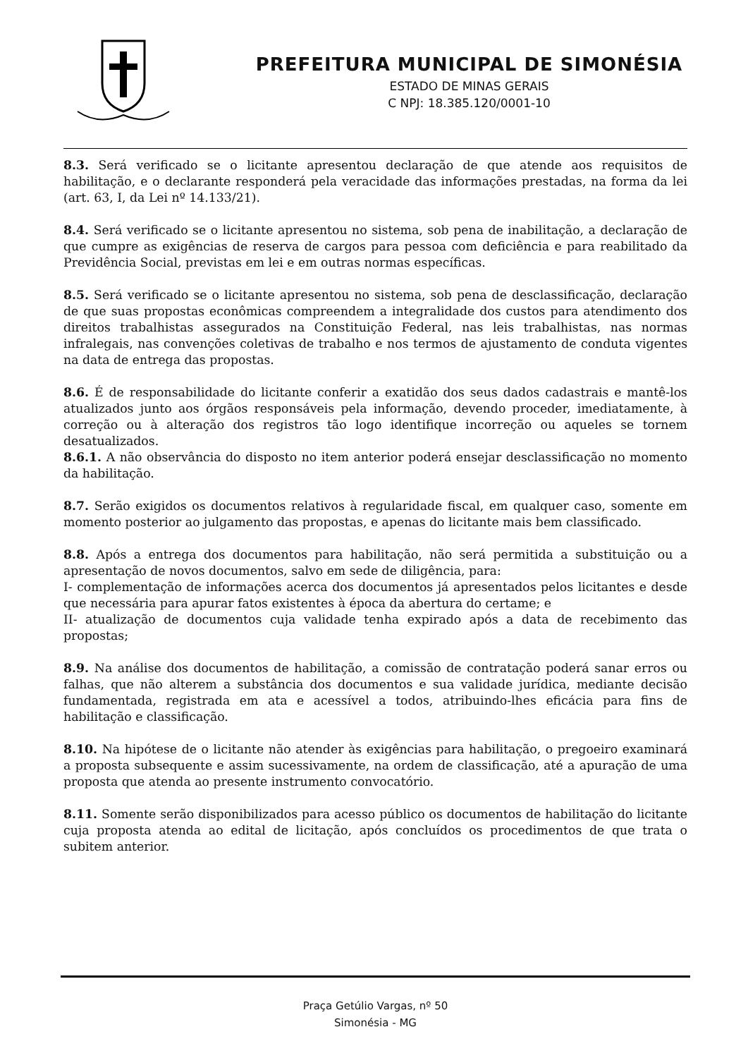PREFEITURA MUNICIPAL DE SIMONÉSIA
ESTADO DE MINAS GERAIS
C NPJ: 18.385.120/0001-10
8.3. Será verificado se o licitante apresentou declaração de que atende aos requisitos de habilitação, e o declarante responderá pela veracidade das informações prestadas, na forma da lei (art. 63, I, da Lei nº 14.133/21).
8.4. Será verificado se o licitante apresentou no sistema, sob pena de inabilitação, a declaração de que cumpre as exigências de reserva de cargos para pessoa com deficiência e para reabilitado da Previdência Social, previstas em lei e em outras normas específicas.
8.5. Será verificado se o licitante apresentou no sistema, sob pena de desclassificação, declaração de que suas propostas econômicas compreendem a integralidade dos custos para atendimento dos direitos trabalhistas assegurados na Constituição Federal, nas leis trabalhistas, nas normas infralegais, nas convenções coletivas de trabalho e nos termos de ajustamento de conduta vigentes na data de entrega das propostas.
8.6. É de responsabilidade do licitante conferir a exatidão dos seus dados cadastrais e mantê-los atualizados junto aos órgãos responsáveis pela informação, devendo proceder, imediatamente, à correção ou à alteração dos registros tão logo identifique incorreção ou aqueles se tornem desatualizados.
8.6.1. A não observância do disposto no item anterior poderá ensejar desclassificação no momento da habilitação.
8.7. Serão exigidos os documentos relativos à regularidade fiscal, em qualquer caso, somente em momento posterior ao julgamento das propostas, e apenas do licitante mais bem classificado.
8.8. Após a entrega dos documentos para habilitação, não será permitida a substituição ou a apresentação de novos documentos, salvo em sede de diligência, para:
I- complementação de informações acerca dos documentos já apresentados pelos licitantes e desde que necessária para apurar fatos existentes à época da abertura do certame; e
II- atualização de documentos cuja validade tenha expirado após a data de recebimento das propostas;
8.9. Na análise dos documentos de habilitação, a comissão de contratação poderá sanar erros ou falhas, que não alterem a substância dos documentos e sua validade jurídica, mediante decisão fundamentada, registrada em ata e acessível a todos, atribuindo-lhes eficácia para fins de habilitação e classificação.
8.10. Na hipótese de o licitante não atender às exigências para habilitação, o pregoeiro examinará a proposta subsequente e assim sucessivamente, na ordem de classificação, até a apuração de uma proposta que atenda ao presente instrumento convocatório.
8.11. Somente serão disponibilizados para acesso público os documentos de habilitação do licitante cuja proposta atenda ao edital de licitação, após concluídos os procedimentos de que trata o subitem anterior.
Praça Getúlio Vargas, nº 50
Simonésia - MG